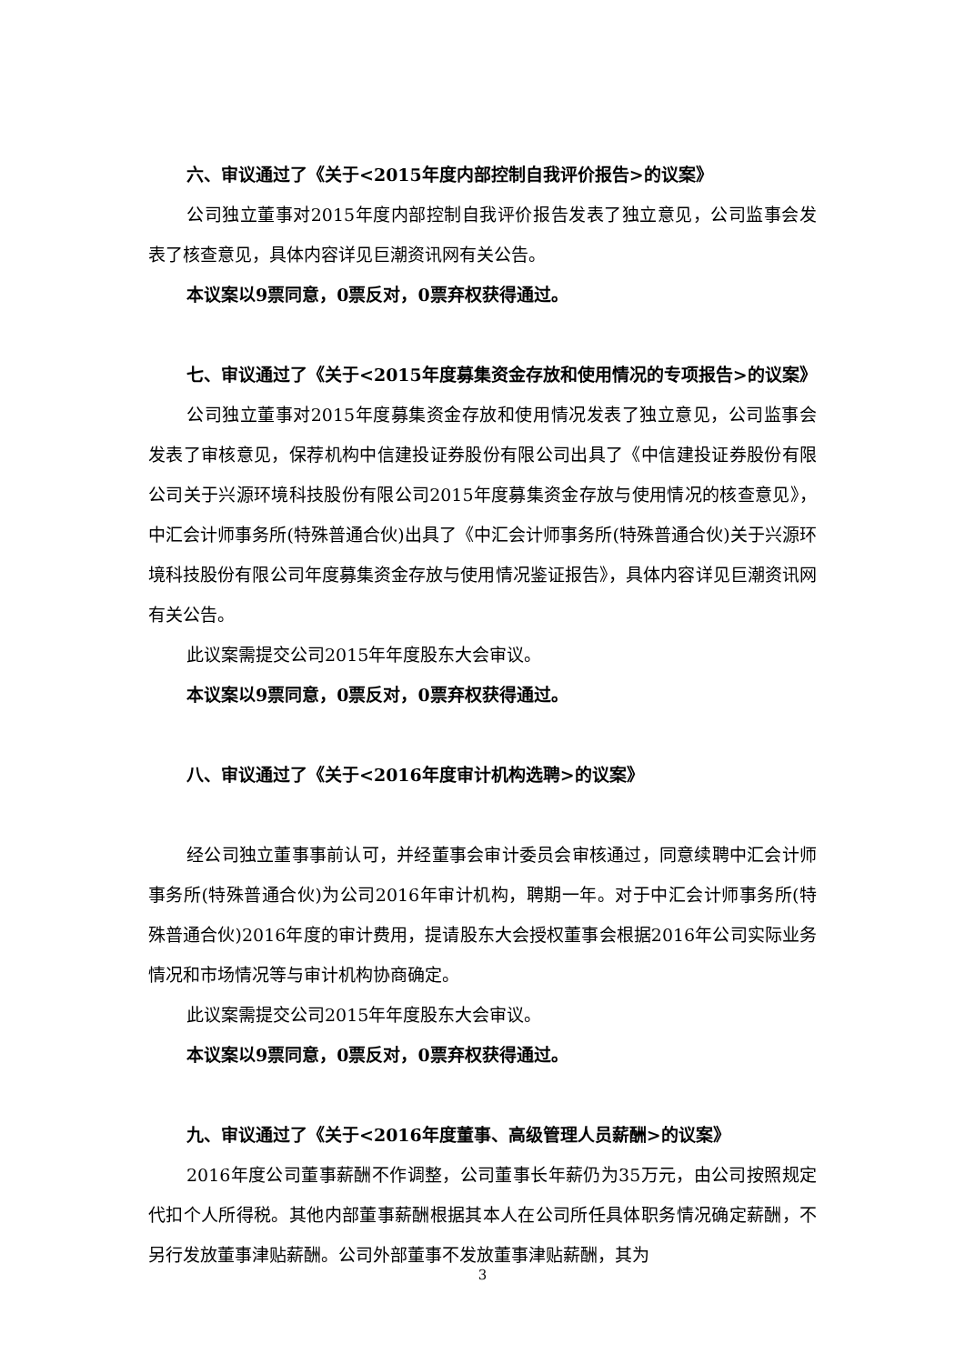六、审议通过了《关于<2015年度内部控制自我评价报告>的议案》
公司独立董事对2015年度内部控制自我评价报告发表了独立意见，公司监事会发表了核查意见，具体内容详见巨潮资讯网有关公告。
本议案以9票同意，0票反对，0票弃权获得通过。
七、审议通过了《关于<2015年度募集资金存放和使用情况的专项报告>的议案》
公司独立董事对2015年度募集资金存放和使用情况发表了独立意见，公司监事会发表了审核意见，保荐机构中信建投证券股份有限公司出具了《中信建投证券股份有限公司关于兴源环境科技股份有限公司2015年度募集资金存放与使用情况的核查意见》，中汇会计师事务所(特殊普通合伙)出具了《中汇会计师事务所(特殊普通合伙)关于兴源环境科技股份有限公司年度募集资金存放与使用情况鉴证报告》，具体内容详见巨潮资讯网有关公告。
此议案需提交公司2015年年度股东大会审议。
本议案以9票同意，0票反对，0票弃权获得通过。
八、审议通过了《关于<2016年度审计机构选聘>的议案》
经公司独立董事事前认可，并经董事会审计委员会审核通过，同意续聘中汇会计师事务所(特殊普通合伙)为公司2016年审计机构，聘期一年。对于中汇会计师事务所(特殊普通合伙)2016年度的审计费用，提请股东大会授权董事会根据2016年公司实际业务情况和市场情况等与审计机构协商确定。
此议案需提交公司2015年年度股东大会审议。
本议案以9票同意，0票反对，0票弃权获得通过。
九、审议通过了《关于<2016年度董事、高级管理人员薪酬>的议案》
2016年度公司董事薪酬不作调整，公司董事长年薪仍为35万元，由公司按照规定代扣个人所得税。其他内部董事薪酬根据其本人在公司所任具体职务情况确定薪酬，不另行发放董事津贴薪酬。公司外部董事不发放董事津贴薪酬，其为
3